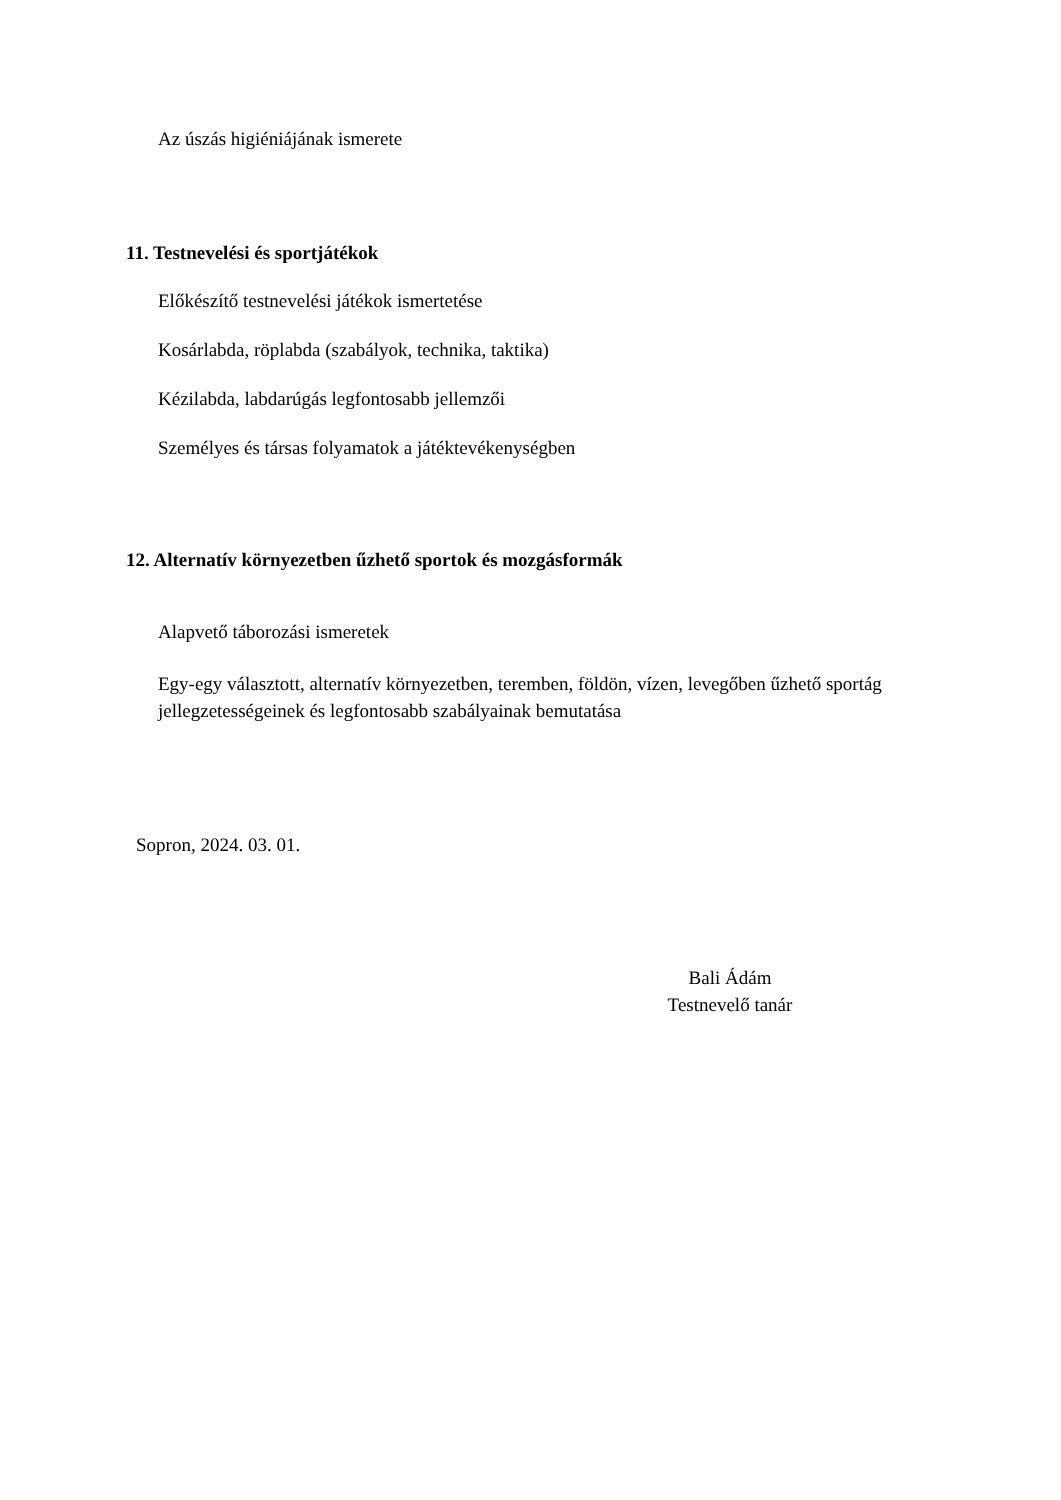Az úszás higiéniájának ismerete
11. Testnevelési és sportjátékok
Előkészítő testnevelési játékok ismertetése
Kosárlabda, röplabda (szabályok, technika, taktika)
Kézilabda, labdarúgás legfontosabb jellemzői
Személyes és társas folyamatok a játéktevékenységben
12. Alternatív környezetben űzhető sportok és mozgásformák
Alapvető táborozási ismeretek
Egy-egy választott, alternatív környezetben, teremben, földön, vízen, levegőben űzhető sportág jellegzetességeinek és legfontosabb szabályainak bemutatása
Sopron, 2024. 03. 01.
Bali Ádám
Testnevelő tanár